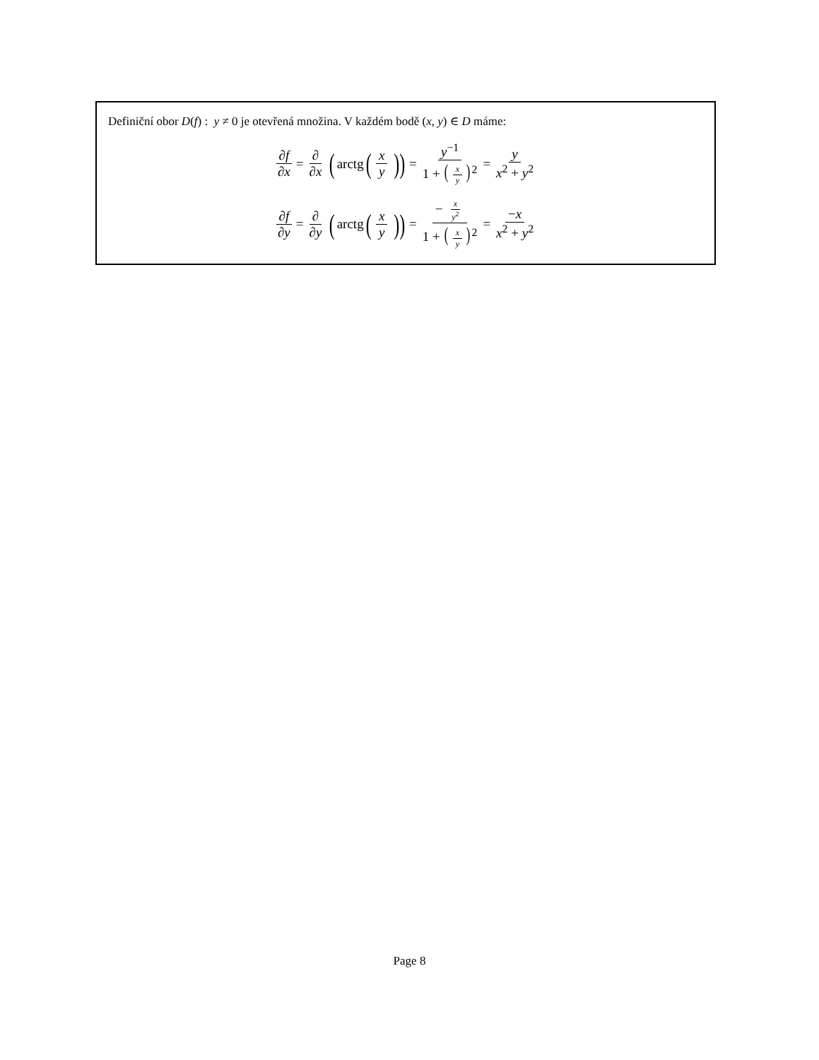Definiční obor D(f) : y ≠ 0 je otevřená množina. V každém bodě (x, y) ∈ D máme:
∂f ∂x = ∂ ∂x (arctg (x y)) = y<sup>−1</sup> 1 + (x y)<sup>2</sup> = y x<sup>2</sup> + y<sup>2</sup>
∂f ∂y = ∂ ∂y (arctg (x y)) = − x y<sup>2</sup> 1 + (x y)<sup>2</sup> = −x x<sup>2</sup> + y<sup>2</sup>
Page 8